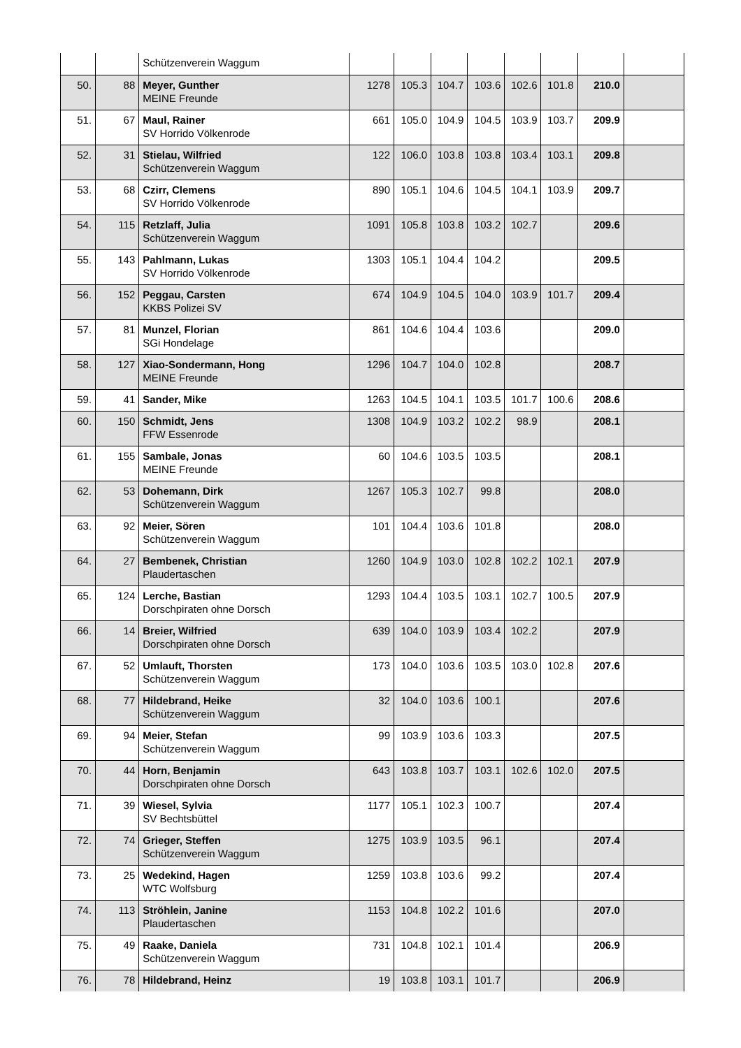| | | Schützenverein Waggum | | | | | | | | |
| 50. | 88 | Meyer, Gunther MEINE Freunde | 1278 | 105.3 | 104.7 | 103.6 | 102.6 | 101.8 | 210.0 | |
| 51. | 67 | Maul, Rainer SV Horrido Völkenrode | 661 | 105.0 | 104.9 | 104.5 | 103.9 | 103.7 | 209.9 | |
| 52. | 31 | Stielau, Wilfried Schützenverein Waggum | 122 | 106.0 | 103.8 | 103.8 | 103.4 | 103.1 | 209.8 | |
| 53. | 68 | Czirr, Clemens SV Horrido Völkenrode | 890 | 105.1 | 104.6 | 104.5 | 104.1 | 103.9 | 209.7 | |
| 54. | 115 | Retzlaff, Julia Schützenverein Waggum | 1091 | 105.8 | 103.8 | 103.2 | 102.7 | | 209.6 | |
| 55. | 143 | Pahlmann, Lukas SV Horrido Völkenrode | 1303 | 105.1 | 104.4 | 104.2 | | | 209.5 | |
| 56. | 152 | Peggau, Carsten KKBS Polizei SV | 674 | 104.9 | 104.5 | 104.0 | 103.9 | 101.7 | 209.4 | |
| 57. | 81 | Munzel, Florian SGi Hondelage | 861 | 104.6 | 104.4 | 103.6 | | | 209.0 | |
| 58. | 127 | Xiao-Sondermann, Hong MEINE Freunde | 1296 | 104.7 | 104.0 | 102.8 | | | 208.7 | |
| 59. | 41 | Sander, Mike | 1263 | 104.5 | 104.1 | 103.5 | 101.7 | 100.6 | 208.6 | |
| 60. | 150 | Schmidt, Jens FFW Essenrode | 1308 | 104.9 | 103.2 | 102.2 | 98.9 | | 208.1 | |
| 61. | 155 | Sambale, Jonas MEINE Freunde | 60 | 104.6 | 103.5 | 103.5 | | | 208.1 | |
| 62. | 53 | Dohemann, Dirk Schützenverein Waggum | 1267 | 105.3 | 102.7 | 99.8 | | | 208.0 | |
| 63. | 92 | Meier, Sören Schützenverein Waggum | 101 | 104.4 | 103.6 | 101.8 | | | 208.0 | |
| 64. | 27 | Bembenek, Christian Plaudertaschen | 1260 | 104.9 | 103.0 | 102.8 | 102.2 | 102.1 | 207.9 | |
| 65. | 124 | Lerche, Bastian Dorschpiraten ohne Dorsch | 1293 | 104.4 | 103.5 | 103.1 | 102.7 | 100.5 | 207.9 | |
| 66. | 14 | Breier, Wilfried Dorschpiraten ohne Dorsch | 639 | 104.0 | 103.9 | 103.4 | 102.2 | | 207.9 | |
| 67. | 52 | Umlauft, Thorsten Schützenverein Waggum | 173 | 104.0 | 103.6 | 103.5 | 103.0 | 102.8 | 207.6 | |
| 68. | 77 | Hildebrand, Heike Schützenverein Waggum | 32 | 104.0 | 103.6 | 100.1 | | | 207.6 | |
| 69. | 94 | Meier, Stefan Schützenverein Waggum | 99 | 103.9 | 103.6 | 103.3 | | | 207.5 | |
| 70. | 44 | Horn, Benjamin Dorschpiraten ohne Dorsch | 643 | 103.8 | 103.7 | 103.1 | 102.6 | 102.0 | 207.5 | |
| 71. | 39 | Wiesel, Sylvia SV Bechtsbüttel | 1177 | 105.1 | 102.3 | 100.7 | | | 207.4 | |
| 72. | 74 | Grieger, Steffen Schützenverein Waggum | 1275 | 103.9 | 103.5 | 96.1 | | | 207.4 | |
| 73. | 25 | Wedekind, Hagen WTC Wolfsburg | 1259 | 103.8 | 103.6 | 99.2 | | | 207.4 | |
| 74. | 113 | Ströhlein, Janine Plaudertaschen | 1153 | 104.8 | 102.2 | 101.6 | | | 207.0 | |
| 75. | 49 | Raake, Daniela Schützenverein Waggum | 731 | 104.8 | 102.1 | 101.4 | | | 206.9 | |
| 76. | 78 | Hildebrand, Heinz | 19 | 103.8 | 103.1 | 101.7 | | | 206.9 | |